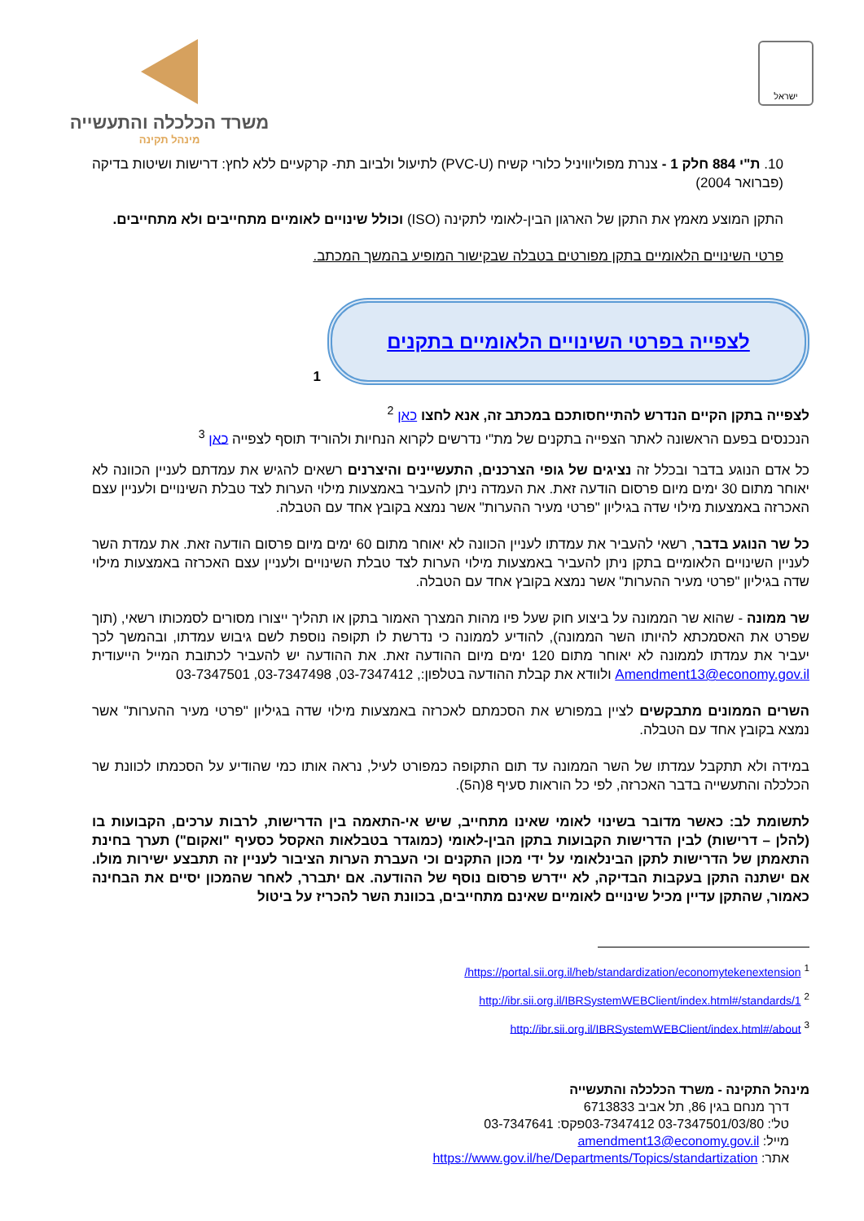ישראל
משרד הכלכלה והתעשייה
מינהל תקינה
10. ת"י 884 חלק 1 - צנרת מפוליוויניל כלורי קשיח (PVC-U) לתיעול ולביוב תת- קרקעיים ללא לחץ: דרישות ושיטות בדיקה (פברואר 2004)
התקן המוצע מאמץ את התקן של הארגון הבין-לאומי לתקינה (ISO) וכולל שינויים לאומיים מתחייבים ולא מתחייבים.
פרטי השינויים הלאומיים בתקן מפורטים בטבלה שבקישור המופיע בהמשך המכתב.
לצפייה בפרטי השינויים הלאומיים בתקנים
1
לצפייה בתקן הקיים הנדרש להתייחסותכם במכתב זה, אנא לחצו כאן <sup>2</sup>
הנכנסים בפעם הראשונה לאתר הצפייה בתקנים של מת"י נדרשים לקרוא הנחיות ולהוריד תוסף לצפייה כאן <sup>3</sup>
כל אדם הנוגע בדבר ובכלל זה נציגים של גופי הצרכנים, התעשיינים והיצרנים רשאים להגיש את עמדתם לעניין הכוונה לא יאוחר מתום 30 ימים מיום פרסום הודעה זאת. את העמדה ניתן להעביר באמצעות מילוי הערות לצד טבלת השינויים ולעניין עצם האכרזה באמצעות מילוי שדה בגיליון "פרטי מעיר ההערות" אשר נמצא בקובץ אחד עם הטבלה.
כל שר הנוגע בדבר, רשאי להעביר את עמדתו לעניין הכוונה לא יאוחר מתום 60 ימים מיום פרסום הודעה זאת. את עמדת השר לעניין השינויים הלאומיים בתקן ניתן להעביר באמצעות מילוי הערות לצד טבלת השינויים ולעניין עצם האכרזה באמצעות מילוי שדה בגיליון "פרטי מעיר ההערות" אשר נמצא בקובץ אחד עם הטבלה.
שר ממונה - שהוא שר הממונה על ביצוע חוק שעל פיו מהות המצרך האמור בתקן או תהליך ייצורו מסורים לסמכותו רשאי, (תוך שפרט את האסמכתא להיותו השר הממונה), להודיע לממונה כי נדרשת לו תקופה נוספת לשם גיבוש עמדתו, ובהמשך לכך יעביר את עמדתו לממונה לא יאוחר מתום 120 ימים מיום ההודעה זאת. את ההודעה יש להעביר לכתובת המייל הייעודית Amendment13@economy.gov.il ולוודא את קבלת ההודעה בטלפון:, 03-7347412, 03-7347498, 03-7347501
השרים הממונים מתבקשים לציין במפורש את הסכמתם לאכרזה באמצעות מילוי שדה בגיליון "פרטי מעיר ההערות" אשר נמצא בקובץ אחד עם הטבלה.
במידה ולא תתקבל עמדתו של השר הממונה עד תום התקופה כמפורט לעיל, נראה אותו כמי שהודיע על הסכמתו לכוונת שר הכלכלה והתעשייה בדבר האכרזה, לפי כל הוראות סעיף 8(ה5).
לתשומת לב: כאשר מדובר בשינוי לאומי שאינו מתחייב, שיש אי-התאמה בין הדרישות, לרבות ערכים, הקבועות בו (להלן – דרישות) לבין הדרישות הקבועות בתקן הבין-לאומי (כמוגדר בטבלאות האקסל כסעיף "ואקום") תערך בחינת התאמתן של הדרישות לתקן הבינלאומי על ידי מכון התקנים וכי העברת הערות הציבור לעניין זה תתבצע ישירות מולו. אם ישתנה התקן בעקבות הבדיקה, לא יידרש פרסום נוסף של ההודעה. אם יתברר, לאחר שהמכון יסיים את הבחינה כאמור, שהתקן עדיין מכיל שינויים לאומיים שאינם מתחייבים, בכוונת השר להכריז על ביטול
<sup>1</sup> https://portal.sii.org.il/heb/standardization/economytekenextension/
<sup>2</sup> http://ibr.sii.org.il/IBRSystemWEBClient/index.html#/standards/1
<sup>3</sup> http://ibr.sii.org.il/IBRSystemWEBClient/index.html#/about
מינהל התקינה - משרד הכלכלה והתעשייה
דרך מנחם בגין 86, תל אביב 6713833
טל': 03-7347501/03/80 03-7347412פקס: 03-7347641
מייל: amendment13@economy.gov.il
אתר: https://www.gov.il/he/Departments/Topics/standartization